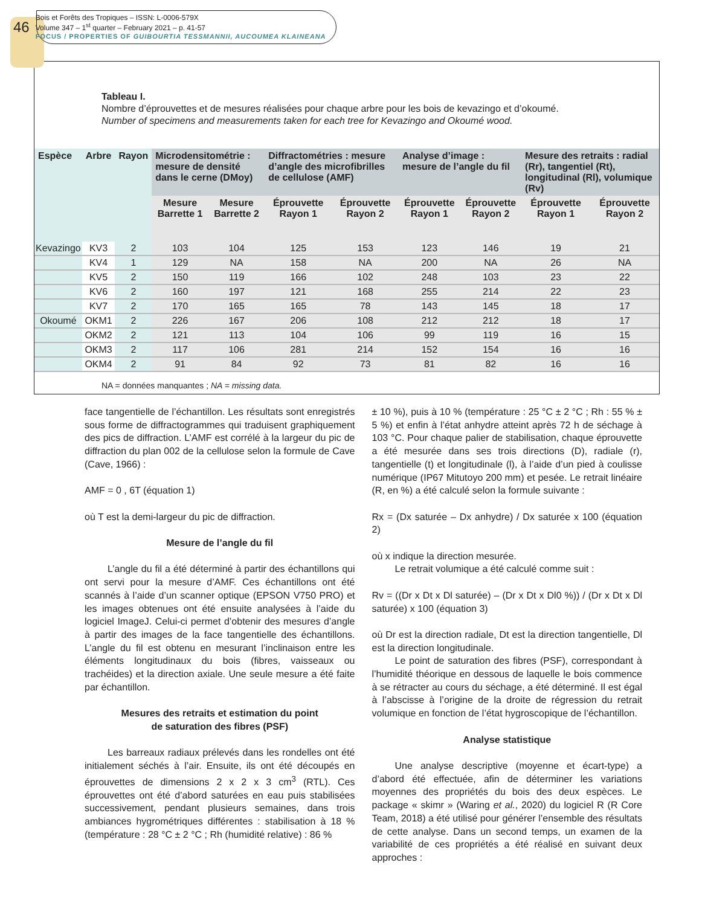46
Bois et Forêts des Tropiques – ISSN: L-0006-579X
Volume 347 – 1<sup>st</sup> quarter – February 2021 – p. 41-57
FOCUS / PROPERTIES OF GUIBOURTIA TESSMANNII, AUCOUMEA KLAINEANA
Tableau I.
Nombre d’éprouvettes et de mesures réalisées pour chaque arbre pour les bois de kevazingo et d’okoumé.
Number of specimens and measurements taken for each tree for Kevazingo and Okoumé wood.
| Espèce | Arbre | Rayon | Microdensitométrie : mesure de densité dans le cerne (DMoy) | | Diffractométries : mesure d’angle des microfibrilles de cellulose (AMF) | | Analyse d’image : mesure de l’angle du fil | | Mesure des retraits : radial (Rr), tangentiel (Rt), longitudinal (Rl), volumique (Rv) | |
| --- | --- | --- | --- | --- | --- | --- | --- | --- | --- | --- |
| | | | Mesure Barrette 1 | Mesure Barrette 2 | Éprouvette Rayon 1 | Éprouvette Rayon 2 | Éprouvette Rayon 1 | Éprouvette Rayon 2 | Éprouvette Rayon 1 | Éprouvette Rayon 2 |
| Kevazingo | KV3 | 2 | 103 | 104 | 125 | 153 | 123 | 146 | 19 | 21 |
| | KV4 | 1 | 129 | NA | 158 | NA | 200 | NA | 26 | NA |
| | KV5 | 2 | 150 | 119 | 166 | 102 | 248 | 103 | 23 | 22 |
| | KV6 | 2 | 160 | 197 | 121 | 168 | 255 | 214 | 22 | 23 |
| | KV7 | 2 | 170 | 165 | 165 | 78 | 143 | 145 | 18 | 17 |
| Okoumé | OKM1 | 2 | 226 | 167 | 206 | 108 | 212 | 212 | 18 | 17 |
| | OKM2 | 2 | 121 | 113 | 104 | 106 | 99 | 119 | 16 | 15 |
| | OKM3 | 2 | 117 | 106 | 281 | 214 | 152 | 154 | 16 | 16 |
| | OKM4 | 2 | 91 | 84 | 92 | 73 | 81 | 82 | 16 | 16 |
NA = données manquantes ; NA = missing data.
face tangentielle de l’échantillon. Les résultats sont enregistrés sous forme de diffractogrammes qui traduisent graphiquement des pics de diffraction. L’AMF est corrélé à la largeur du pic de diffraction du plan 002 de la cellulose selon la formule de Cave (Cave, 1966) :
AMF = 0 , 6T (équation 1)
où T est la demi-largeur du pic de diffraction.
Mesure de l’angle du fil
L’angle du fil a été déterminé à partir des échantillons qui ont servi pour la mesure d’AMF. Ces échantillons ont été scannés à l’aide d’un scanner optique (EPSON V750 PRO) et les images obtenues ont été ensuite analysées à l’aide du logiciel ImageJ. Celui-ci permet d’obtenir des mesures d’angle à partir des images de la face tangentielle des échantillons. L’angle du fil est obtenu en mesurant l’inclinaison entre les éléments longitudinaux du bois (fibres, vaisseaux ou trachéides) et la direction axiale. Une seule mesure a été faite par échantillon.
Mesures des retraits et estimation du point
de saturation des fibres (PSF)
Les barreaux radiaux prélevés dans les rondelles ont été initialement séchés à l’air. Ensuite, ils ont été découpés en éprouvettes de dimensions 2 x 2 x 3 cm<sup>3</sup> (RTL). Ces éprouvettes ont été d’abord saturées en eau puis stabilisées successivement, pendant plusieurs semaines, dans trois ambiances hygrométriques différentes : stabilisation à 18 % (température : 28 °C ± 2 °C ; Rh (humidité relative) : 86 %
± 10 %), puis à 10 % (température : 25 °C ± 2 °C ; Rh : 55 % ± 5 %) et enfin à l’état anhydre atteint après 72 h de séchage à 103 °C. Pour chaque palier de stabilisation, chaque éprouvette a été mesurée dans ses trois directions (D), radiale (r), tangentielle (t) et longitudinale (l), à l’aide d’un pied à coulisse numérique (IP67 Mitutoyo 200 mm) et pesée. Le retrait linéaire (R, en %) a été calculé selon la formule suivante :
Rx = (Dx saturée – Dx anhydre) / Dx saturée x 100 (équation 2)
où x indique la direction mesurée.
Le retrait volumique a été calculé comme suit :
Rv = ((Dr x Dt x Dl saturée) – (Dr x Dt x Dl0 %)) / (Dr x Dt x Dl saturée) x 100 (équation 3)
où Dr est la direction radiale, Dt est la direction tangentielle, Dl est la direction longitudinale.
Le point de saturation des fibres (PSF), correspondant à l’humidité théorique en dessous de laquelle le bois commence à se rétracter au cours du séchage, a été déterminé. Il est égal à l’abscisse à l’origine de la droite de régression du retrait volumique en fonction de l’état hygroscopique de l’échantillon.
Analyse statistique
Une analyse descriptive (moyenne et écart-type) a d’abord été effectuée, afin de déterminer les variations moyennes des propriétés du bois des deux espèces. Le package « skimr » (Waring et al., 2020) du logiciel R (R Core Team, 2018) a été utilisé pour générer l’ensemble des résultats de cette analyse. Dans un second temps, un examen de la variabilité de ces propriétés a été réalisé en suivant deux approches :